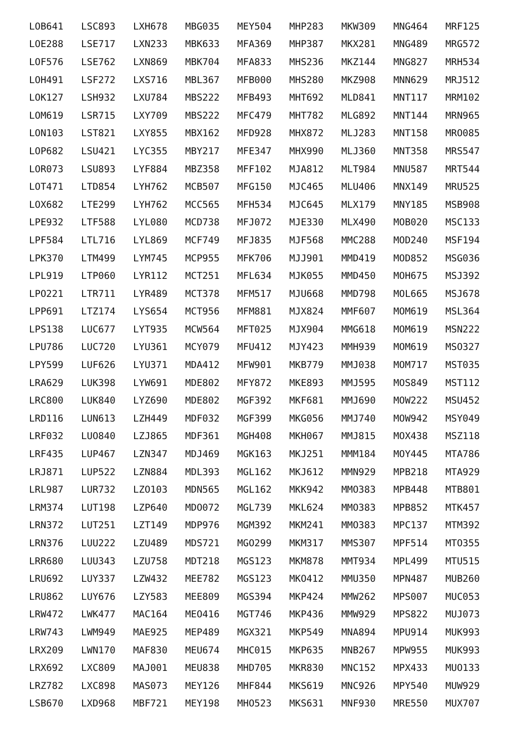| LOB641 | LSC893 | LXH678 | MBG035 | MEY504 | MHP283 | MKW309 | MNG464 | MRF125 |
| LOE288 | LSE717 | LXN233 | MBK633 | MFA369 | MHP387 | MKX281 | MNG489 | MRG572 |
| LOF576 | LSE762 | LXN869 | MBK704 | MFA833 | MHS236 | MKZ144 | MNG827 | MRH534 |
| LOH491 | LSF272 | LXS716 | MBL367 | MFB000 | MHS280 | MKZ908 | MNN629 | MRJ512 |
| LOK127 | LSH932 | LXU784 | MBS222 | MFB493 | MHT692 | MLD841 | MNT117 | MRM102 |
| LOM619 | LSR715 | LXY709 | MBS222 | MFC479 | MHT782 | MLG892 | MNT144 | MRN965 |
| LON103 | LST821 | LXY855 | MBX162 | MFD928 | MHX872 | MLJ283 | MNT158 | MRO085 |
| LOP682 | LSU421 | LYC355 | MBY217 | MFE347 | MHX990 | MLJ360 | MNT358 | MRS547 |
| LOR073 | LSU893 | LYF884 | MBZ358 | MFF102 | MJA812 | MLT984 | MNU587 | MRT544 |
| LOT471 | LTD854 | LYH762 | MCB507 | MFG150 | MJC465 | MLU406 | MNX149 | MRU525 |
| LOX682 | LTE299 | LYH762 | MCC565 | MFH534 | MJC645 | MLX179 | MNY185 | MSB908 |
| LPE932 | LTF588 | LYL080 | MCD738 | MFJ072 | MJE330 | MLX490 | MOB020 | MSC133 |
| LPF584 | LTL716 | LYL869 | MCF749 | MFJ835 | MJF568 | MMC288 | MOD240 | MSF194 |
| LPK370 | LTM499 | LYM745 | MCP955 | MFK706 | MJJ901 | MMD419 | MOD852 | MSG036 |
| LPL919 | LTP060 | LYR112 | MCT251 | MFL634 | MJK055 | MMD450 | MOH675 | MSJ392 |
| LPO221 | LTR711 | LYR489 | MCT378 | MFM517 | MJU668 | MMD798 | MOL665 | MSJ678 |
| LPP691 | LTZ174 | LYS654 | MCT956 | MFM881 | MJX824 | MMF607 | MOM619 | MSL364 |
| LPS138 | LUC677 | LYT935 | MCW564 | MFT025 | MJX904 | MMG618 | MOM619 | MSN222 |
| LPU786 | LUC720 | LYU361 | MCY079 | MFU412 | MJY423 | MMH939 | MOM619 | MSO327 |
| LPY599 | LUF626 | LYU371 | MDA412 | MFW901 | MKB779 | MMJ038 | MOM717 | MST035 |
| LRA629 | LUK398 | LYW691 | MDE802 | MFY872 | MKE893 | MMJ595 | MOS849 | MST112 |
| LRC800 | LUK840 | LYZ690 | MDE802 | MGF392 | MKF681 | MMJ690 | MOW222 | MSU452 |
| LRD116 | LUN613 | LZH449 | MDF032 | MGF399 | MKG056 | MMJ740 | MOW942 | MSY049 |
| LRF032 | LUO840 | LZJ865 | MDF361 | MGH408 | MKH067 | MMJ815 | MOX438 | MSZ118 |
| LRF435 | LUP467 | LZN347 | MDJ469 | MGK163 | MKJ251 | MMM184 | MOY445 | MTA786 |
| LRJ871 | LUP522 | LZN884 | MDL393 | MGL162 | MKJ612 | MMN929 | MPB218 | MTA929 |
| LRL987 | LUR732 | LZO103 | MDN565 | MGL162 | MKK942 | MMO383 | MPB448 | MTB801 |
| LRM374 | LUT198 | LZP640 | MDO072 | MGL739 | MKL624 | MMO383 | MPB852 | MTK457 |
| LRN372 | LUT251 | LZT149 | MDP976 | MGM392 | MKM241 | MMO383 | MPC137 | MTM392 |
| LRN376 | LUU222 | LZU489 | MDS721 | MGO299 | MKM317 | MMS307 | MPF514 | MTO355 |
| LRR680 | LUU343 | LZU758 | MDT218 | MGS123 | MKM878 | MMT934 | MPL499 | MTU515 |
| LRU692 | LUY337 | LZW432 | MEE782 | MGS123 | MKO412 | MMU350 | MPN487 | MUB260 |
| LRU862 | LUY676 | LZY583 | MEE809 | MGS394 | MKP424 | MMW262 | MPS007 | MUC053 |
| LRW472 | LWK477 | MAC164 | MEO416 | MGT746 | MKP436 | MMW929 | MPS822 | MUJ073 |
| LRW743 | LWM949 | MAE925 | MEP489 | MGX321 | MKP549 | MNA894 | MPU914 | MUK993 |
| LRX209 | LWN170 | MAF830 | MEU674 | MHC015 | MKP635 | MNB267 | MPW955 | MUK993 |
| LRX692 | LXC809 | MAJ001 | MEU838 | MHD705 | MKR830 | MNC152 | MPX433 | MUO133 |
| LRZ782 | LXC898 | MAS073 | MEY126 | MHF844 | MKS619 | MNC926 | MPY540 | MUW929 |
| LSB670 | LXD968 | MBF721 | MEY198 | MHO523 | MKS631 | MNF930 | MRE550 | MUX707 |